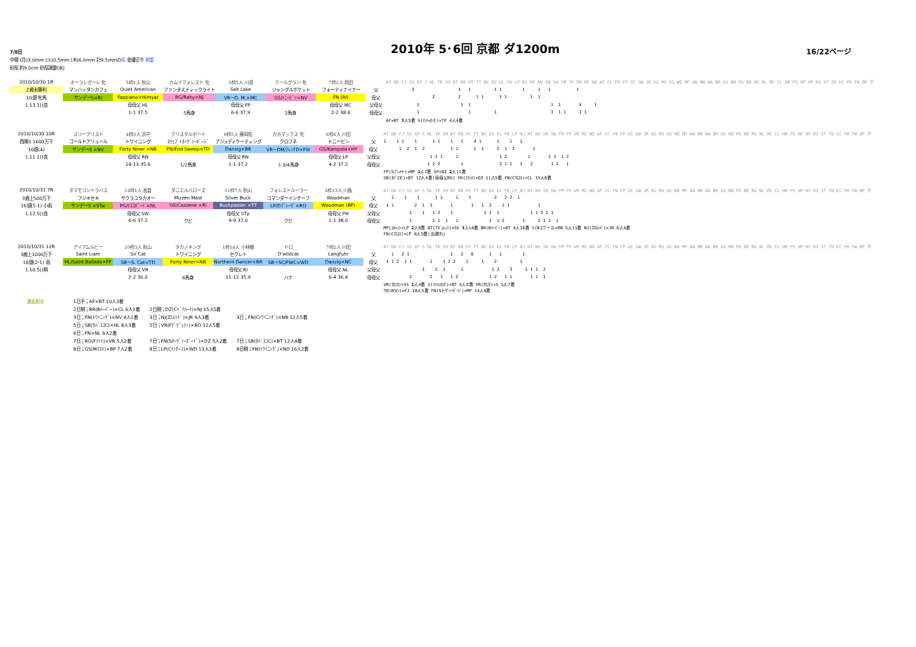7/8日
2010年 5･6回 京都 ダ1200m
16/22ページ
中間 (月)3.0mm (火)0.5mm (木)6.0mm 計9.5mmの雨 金曜正午 稍重
砂厚 約9.0cm 砂厚調整(水)
| 2010/10/30 1R | オーラレガーレ 牝 | 5枠1人 秋山 | カムイフォレスト 牝 | 3枠5人 川須 | クールグラン 牝 | 7枠2人 和田 | | AT DD FJ SS SP S HL TK SH BT RO HT TT BG DZ EL FK LP NJ NT NV SB SW TM TP VR MI ND AF CC FN FP GC GW JR KG MS SG WD MP AN RN NA BR GS NB PG BO RG NL MC CL HR PS HP HY RI ST TD EC PH FW BP 不 |
| 2歳未勝利 | マンハッタンカフェ | Quiet American | ファンタスティックライト | Salt Lake | ジャングルポケット | フォーティナイナー | 父 | 2 1 1 1 1 1 1 1 1 |
| 10頭 牝馬 | サンデーS×RI | Fappiano×Himyar | RG/Rahy×NJ | VR～D. M.×MC | GS/ﾄﾆｰﾋﾞﾝ×NV | FN (RI) | 母父 | 2 2 1 1 1 1 1 1 |
| 1.13.1()良 | | 母母父 HL | | 母母父 FP | | 母母父 MC | 父母父 | 1 1 1 1 1 4 1 |
| | | 1-1 37.5 | 5馬身 | 6-6 37.9 | 2馬身 | 2-2 38.6 | 母母父 | 1 1 1 3 1 1 1 1 |
| | | | | | | | | AF×BT 3 人5着 S(ﾏﾝﾊｯﾀﾝC)×TP 4人4着 |
| 2010/10/30 10R | スリーアリスト | 4枠3人 浜中 | クリスタルボーイ | 8枠5人 藤岡佑 | カホマックス 牝 | 6枠4人 川田 | | AT DD FJ SS SP S HL TK SH BT RO HT TT BG DZ EL FK LP NJ NT NV SB SW TM TP VR MI ND AF CC FN FP GC GW JR KG MS SG WD MP AN RN NA BR GS NB PG BO RG NL MC CL HR PS HP HY RI ST TD EC PH FW BP 不 |
| 西陣S 1600万下 | ゴールドアリュール | トワイニング | ｽｳｪﾌﾟﾄｵｰｳﾞｧｰﾎﾞｰﾄﾞ | アジュディケーティング | クロフネ | トニービン | 父 | 1 1 1 1 1 1 1 1 4 1 1 1 1 |
| 16頭(4) | サンデーS ×NV | Forty Niner ×NB | FN/End Sweep×TD | Danzig×BR | VR～DM/ﾌﾚﾝﾁD×FW | GS/Kampala×HY | 母父 | 1 2 1 2 1 1 1 1 2 1 2 1 |
| 1.11.1()良 | | 母母父 RN | | 母母父 RN | | 母母父 LP | 父母父 | 1 1 1 1 1 2 1 2 3 1 2 |
| | | 14-13 35.6 | 1/2馬身 | 1-1 37.2 | 1.3/4馬身 | 4-2 37.2 | 母母父 | 1 2 2 1 2 1 1 1 2 1 1 1 |
| | | | | | | | | FP(Sﾌﾟﾚｲﾔｰ)×MP 1 人7着 SP×DZ 2 人11着 SB(ﾀﾊﾞｽｺC)×BT 12人4着(母母父RG) FK(ｴﾘｼｵ)×DZ 11人5着 FN(Cｸｴｽﾄ)×CL 13人6着 |
| 2010/10/31 7R | タマモコントラバス | 14枠1人 高倉 | ダニエルバローズ | 11枠7人 秋山 | フォレストルーラー | 1枠13人 川島 | | AT DD FJ SS SP S HL TK SH BT RO HT TT BG DZ EL FK LP NJ NT NV SB SW TM TP VR MI ND AF CC FN FP GC GW JR KG MS SG WD MP AN RN NA BR GS NB PG BO RG NL MC CL HR PS HP HY RI ST TD EC PH FW BP 不 |
| 3歳上500万下 | フジキセキ | サクラユタカオー | Mizzen Mast | Silver Buck | コマンダーインチーフ | Woodman | 父 | 1 1 1 1 1 1 3 2 2 2 1 |
| 16頭(5-1) 小雨 | サンデーS ×STw | PG/ﾃｽｺﾎﾞｰｲ ×NL | GS/Cozzene ×RI | Buckpasser ×TT | LP/Dﾌﾟﾚｰｳﾞ×RO | Woodman (BP) | 母父 | 1 1 2 1 3 1 1 1 2 1 1 1 |
| 1.12.5()良 | | 母母父 SW | | 母母父 STp | | 母母父 PH | 父母父 | 1 1 1 2 1 1 1 1 1 1 3 1 1 |
| | | 6-6 37.2 | クビ | 9-9 37.0 | クビ | 1-1 38.0 | 母母父 | 1 2 1 1 1 1 1 2 1 2 1 1 1 |
| | | | | | | | | MP(ｽｷｬﾝ)×LP 2 人8着 BT(Tｷﾞﾑﾚｯﾄ)×SS 3 人14着 BR(Bﾊｰﾊﾞｰ)×HT 4人16着 S(Nﾕﾆｳﾞｧｰｽ)×RN 5人11着 NJ(Zｴﾙｼﾄﾞ)×JR 6人4着 FN(Cｸｴｽﾄ)×LP 8人5着(出遅れ) |
| 2010/10/31 12R | アイアムルビー | 10枠3人 秋山 | タカノキング | 1枠16人 小林徹 | ドロ | 7枠2人 川田 | | AT DD FJ SS SP S HL TK SH BT RO HT TT BG DZ EL FK LP NJ NT NV SB SW TM TP VR MI ND AF CC FN FP GC GW JR KG MS SG WD MP AN RN NA BR GS NB PG BO RG NL MC CL HR PS HP HY RI ST TD EC PH FW BP 不 |
| 3歳上1000万下 | Saint Liam | Sir Cat | トワイニング | セクレト | D'wildcat | Langfuhr | 父 | 1 2 1 1 2 6 1 1 1 |
| 16頭(2-1) 雨 | HL/Saint Ballado×FF | SB～S. Cat×TD | Forty Niner×NB | Northern Dancer×BR | SB～SC/FWC×WD | Danzig×NC | 母父 | 1 1 2 1 1 1 1 1 2 1 1 2 1 |
| 1.10.5()稍 | | 母母父 VR | | 母母父 RI | | 母母父 NL | 父母父 | 1 2 1 1 1 2 3 1 1 1 2 |
| | | 2-2 36.0 | 6馬身 | 11-12 35.9 | ハナ | 6-4 36.4 | 母母父 | 2 2 1 1 2 1 2 1 1 1 1 1 |
| | | | | | | | | VR(ｸﾛﾌﾈ)×SS 1 人4着 S(ﾏﾝﾊｯﾀﾝC)×NT 4人8着 VR(ｸﾛﾌﾈ)×S 5人7着 TD(Bﾗｲﾝ)×FJ 10人5着 FN(Sｵｰｳﾞｧｰﾎﾞｰﾄﾞ)×MP 14人6着 |
| 激走配合 | 1日不；AF×BT 10人3着 | | |
| | 2日稍；BR(Bﾊｰﾊﾞｰ)×CL 6人1着 | 2日稍；DZ(Cﾍﾞｱﾊｰﾄ)×NJ 15人5着 | |
| | 3日；FN(ﾄﾜｲﾆﾝｸﾞ)×NV 4人1着 | 3日；NJ(Zｴﾙｼﾄﾞ)×JR 9人3着 | 3日；FN(Cﾄﾜｲﾆﾝｸﾞ)×NB 12人5着 |
| | 5日；SB(ﾀﾊﾞｽｺC)×HL 8人3着 | 5日；VR(Fﾃﾞﾋﾟｭﾃｨ)×RO 12人5着 | |
| | 6日；FN×NL 9人2着 | | |
| | 7日；RG(Fﾗｲﾄ)×VR 5人2着 | 7日；FN(Sｵｰｳﾞｧｰﾎﾞｰﾄﾞ)×DZ 5人2着 | 7日；SB(ﾀﾊﾞｽｺC)×BT 12人4着 |
| | 8日；GS(Mﾏｽﾄ)×BP 7人2着 | 8日；LP(Cｲﾝﾁｰﾌ)×WD 13人3着 | 8日稍；FN(ﾄﾜｲﾆﾝｸﾞ)×ND 16人2着 |